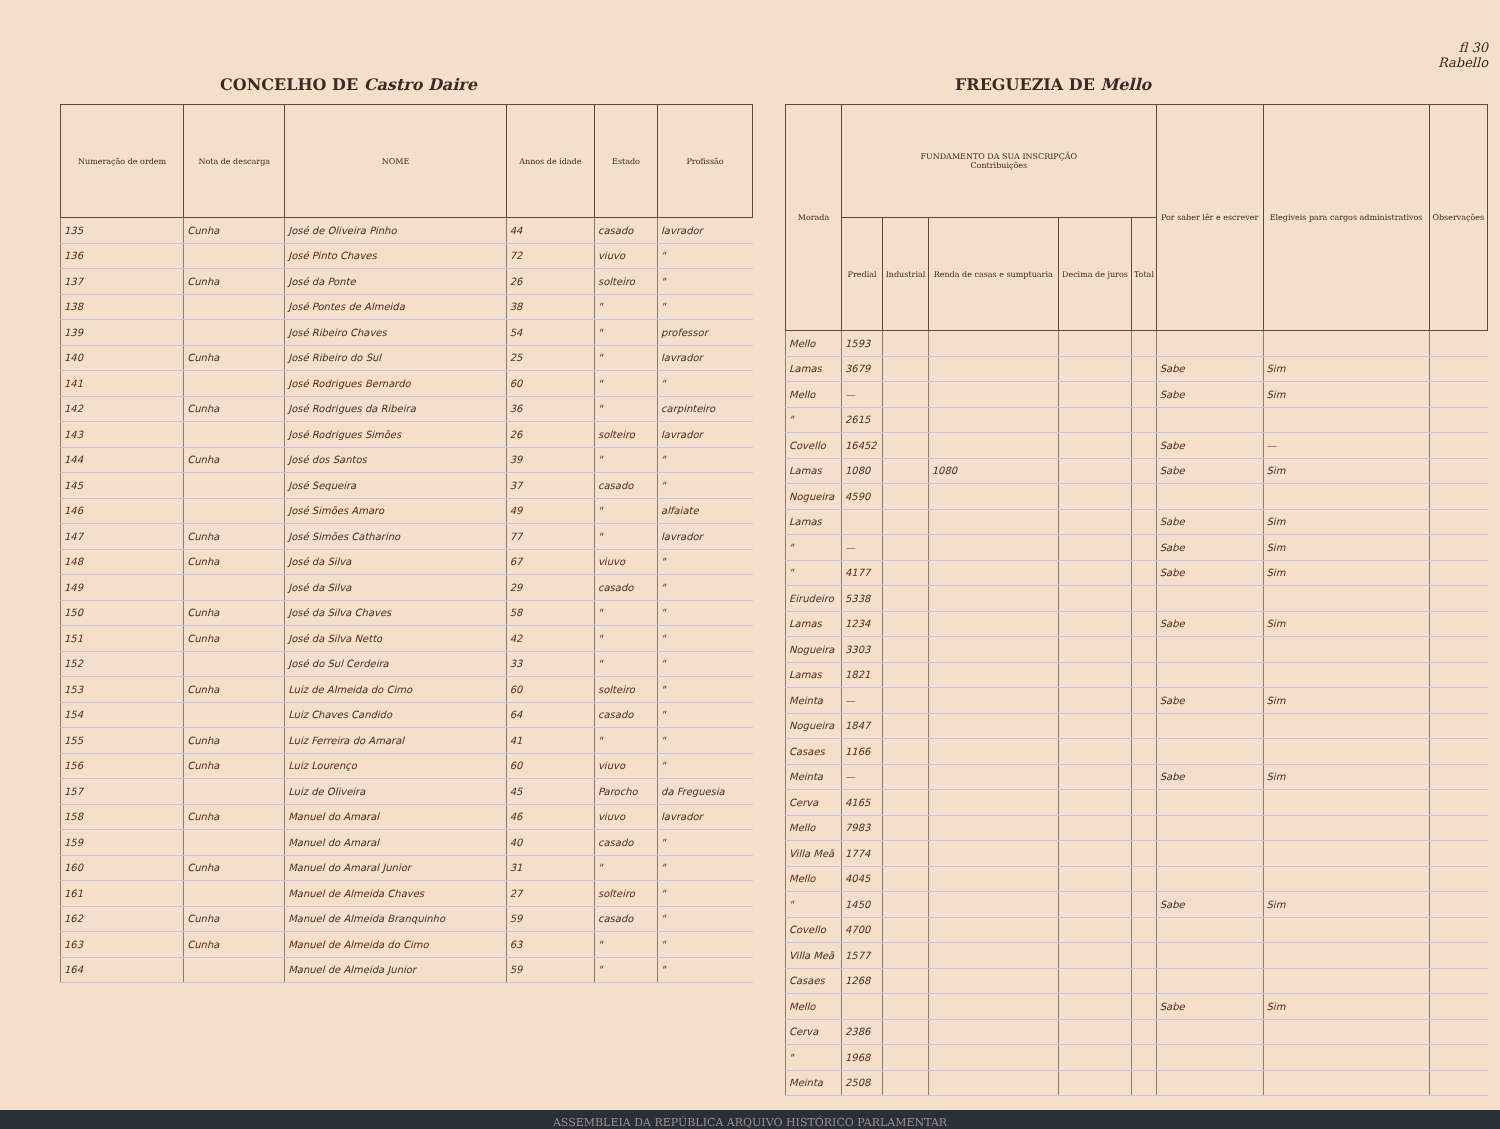CONCELHO DE Castro Daire
| Numeração de ordem | Nota de descarga | NOME | Annos de idade | Estado | Profissão |
| --- | --- | --- | --- | --- | --- |
| 135 | Cunha | José de Oliveira Pinho | 44 | casado | lavrador |
| 136 | | José Pinto Chaves | 72 | viuvo | " |
| 137 | Cunha | José da Ponte | 26 | solteiro | " |
| 138 | | José Pontes de Almeida | 38 | " | " |
| 139 | | José Ribeiro Chaves | 54 | " | professor |
| 140 | Cunha | José Ribeiro do Sul | 25 | " | lavrador |
| 141 | | José Rodrigues Bernardo | 60 | " | " |
| 142 | Cunha | José Rodrigues da Ribeira | 36 | " | carpinteiro |
| 143 | | José Rodrigues Simões | 26 | solteiro | lavrador |
| 144 | Cunha | José dos Santos | 39 | " | " |
| 145 | | José Sequeira | 37 | casado | " |
| 146 | | José Simões Amaro | 49 | " | alfaiate |
| 147 | Cunha | José Simões Catharino | 77 | " | lavrador |
| 148 | Cunha | José da Silva | 67 | viuvo | " |
| 149 | | José da Silva | 29 | casado | " |
| 150 | Cunha | José da Silva Chaves | 58 | " | " |
| 151 | Cunha | José da Silva Netto | 42 | " | " |
| 152 | | José do Sul Cerdeira | 33 | " | " |
| 153 | Cunha | Luiz de Almeida do Cimo | 60 | solteiro | " |
| 154 | | Luiz Chaves Candido | 64 | casado | " |
| 155 | Cunha | Luiz Ferreira do Amaral | 41 | " | " |
| 156 | Cunha | Luiz Lourenço | 60 | viuvo | " |
| 157 | | Luiz de Oliveira | 45 | Parocho | da Freguesia |
| 158 | Cunha | Manuel do Amaral | 46 | viuvo | lavrador |
| 159 | | Manuel do Amaral | 40 | casado | " |
| 160 | Cunha | Manuel do Amaral Junior | 31 | " | " |
| 161 | | Manuel de Almeida Chaves | 27 | solteiro | " |
| 162 | Cunha | Manuel de Almeida Branquinho | 59 | casado | " |
| 163 | Cunha | Manuel de Almeida do Cimo | 63 | " | " |
| 164 | | Manuel de Almeida Junior | 59 | " | " |
fl 30
Rabello
FREGUEZIA DE Mello
| Morada | FUNDAMENTO DA SUA INSCRIPÇÃO Contribuições | | | | | Por saber lêr e escrever | Elegiveis para cargos administrativos | Observações |
| --- | --- | --- | --- | --- | --- | --- | --- | --- |
| | Predial | Industrial | Renda de casas e sumptuaria | Decima de juros | Total | | | |
| Mello | 1593 | | | | | | | |
| Lamas | 3679 | | | | | Sabe | Sim | |
| Mello | — | | | | | Sabe | Sim | |
| " | 2615 | | | | | | | |
| Covello | 16452 | | | | | Sabe | — | |
| Lamas | 1080 | | 1080 | | | Sabe | Sim | |
| Nogueira | 4590 | | | | | | | |
| Lamas | | | | | | Sabe | Sim | |
| " | — | | | | | Sabe | Sim | |
| " | 4177 | | | | | Sabe | Sim | |
| Eirudeiro | 5338 | | | | | | | |
| Lamas | 1234 | | | | | Sabe | Sim | |
| Nogueira | 3303 | | | | | | | |
| Lamas | 1821 | | | | | | | |
| Meinta | — | | | | | Sabe | Sim | |
| Nogueira | 1847 | | | | | | | |
| Casaes | 1166 | | | | | | | |
| Meinta | — | | | | | Sabe | Sim | |
| Cerva | 4165 | | | | | | | |
| Mello | 7983 | | | | | | | |
| Villa Meã | 1774 | | | | | | | |
| Mello | 4045 | | | | | | | |
| " | 1450 | | | | | Sabe | Sim | |
| Covello | 4700 | | | | | | | |
| Villa Meã | 1577 | | | | | | | |
| Casaes | 1268 | | | | | | | |
| Mello | | | | | | Sabe | Sim | |
| Cerva | 2386 | | | | | | | |
| " | 1968 | | | | | | | |
| Meinta | 2508 | | | | | | | |
ASSEMBLEIA DA REPÚBLICA ARQUIVO HISTÓRICO PARLAMENTAR